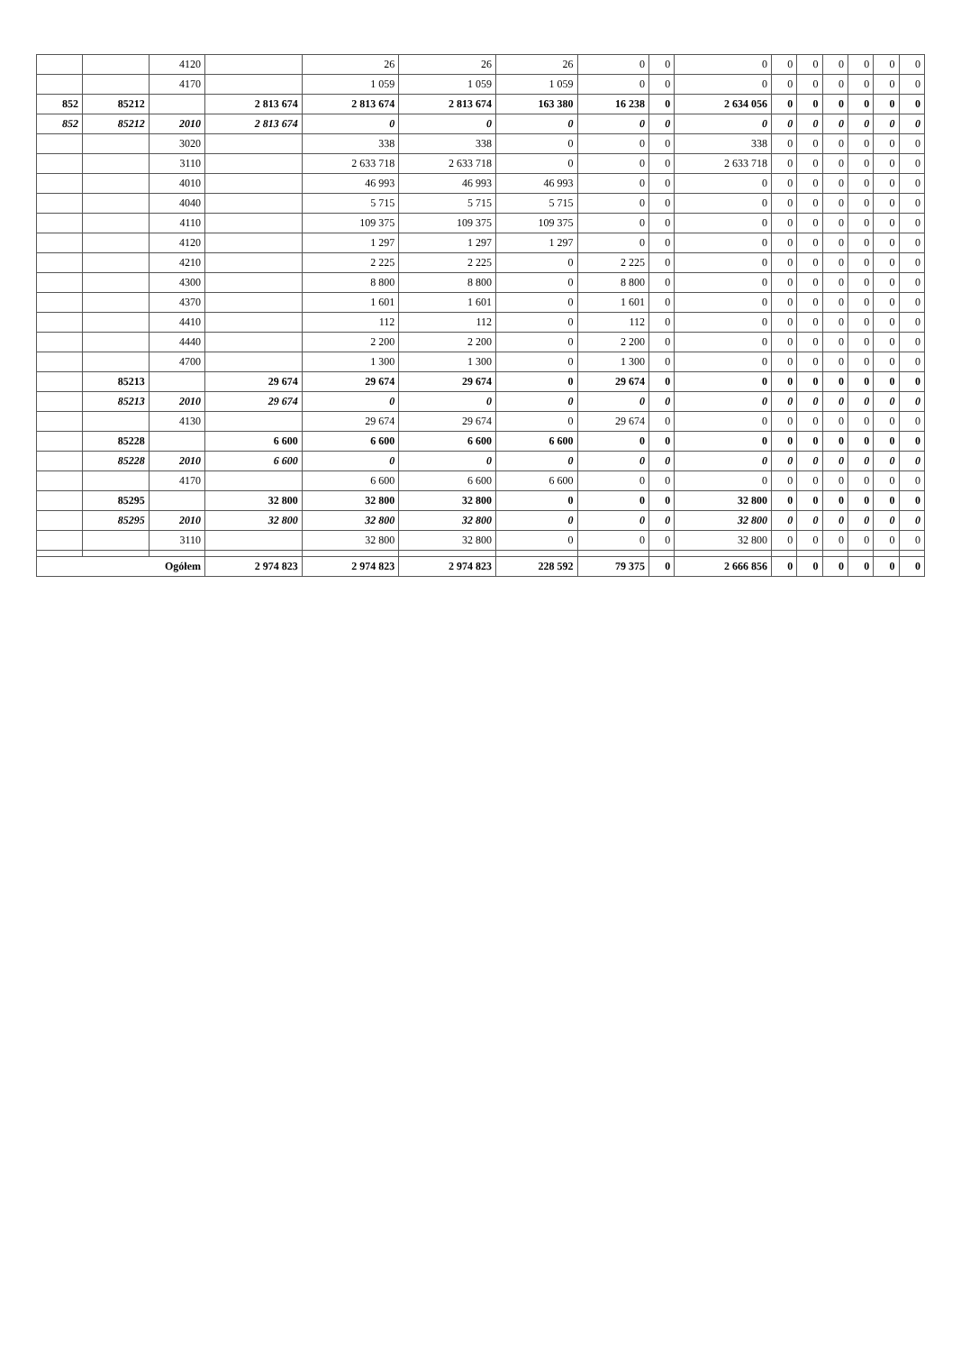| | | 4120 | | 26 | 26 | 26 | 0 | 0 | 0 | 0 | 0 | 0 | 0 | 0 | 0 |
| | | 4170 | | 1 059 | 1 059 | 1 059 | 0 | 0 | 0 | 0 | 0 | 0 | 0 | 0 | 0 |
| 852 | 85212 | | 2 813 674 | 2 813 674 | 2 813 674 | 163 380 | 16 238 | 0 | 2 634 056 | 0 | 0 | 0 | 0 | 0 | 0 |
| 852 | 85212 | 2010 | 2 813 674 | 0 | 0 | 0 | 0 | 0 | 0 | 0 | 0 | 0 | 0 | 0 | 0 |
| | | 3020 | | 338 | 338 | 0 | 0 | 0 | 338 | 0 | 0 | 0 | 0 | 0 | 0 |
| | | 3110 | | 2 633 718 | 2 633 718 | 0 | 0 | 0 | 2 633 718 | 0 | 0 | 0 | 0 | 0 | 0 |
| | | 4010 | | 46 993 | 46 993 | 46 993 | 0 | 0 | 0 | 0 | 0 | 0 | 0 | 0 | 0 |
| | | 4040 | | 5 715 | 5 715 | 5 715 | 0 | 0 | 0 | 0 | 0 | 0 | 0 | 0 | 0 |
| | | 4110 | | 109 375 | 109 375 | 109 375 | 0 | 0 | 0 | 0 | 0 | 0 | 0 | 0 | 0 |
| | | 4120 | | 1 297 | 1 297 | 1 297 | 0 | 0 | 0 | 0 | 0 | 0 | 0 | 0 | 0 |
| | | 4210 | | 2 225 | 2 225 | 0 | 2 225 | 0 | 0 | 0 | 0 | 0 | 0 | 0 | 0 |
| | | 4300 | | 8 800 | 8 800 | 0 | 8 800 | 0 | 0 | 0 | 0 | 0 | 0 | 0 | 0 |
| | | 4370 | | 1 601 | 1 601 | 0 | 1 601 | 0 | 0 | 0 | 0 | 0 | 0 | 0 | 0 |
| | | 4410 | | 112 | 112 | 0 | 112 | 0 | 0 | 0 | 0 | 0 | 0 | 0 | 0 |
| | | 4440 | | 2 200 | 2 200 | 0 | 2 200 | 0 | 0 | 0 | 0 | 0 | 0 | 0 | 0 |
| | | 4700 | | 1 300 | 1 300 | 0 | 1 300 | 0 | 0 | 0 | 0 | 0 | 0 | 0 | 0 |
| | 85213 | | 29 674 | 29 674 | 29 674 | 0 | 29 674 | 0 | 0 | 0 | 0 | 0 | 0 | 0 | 0 |
| | 85213 | 2010 | 29 674 | 0 | 0 | 0 | 0 | 0 | 0 | 0 | 0 | 0 | 0 | 0 | 0 |
| | | 4130 | | 29 674 | 29 674 | 0 | 29 674 | 0 | 0 | 0 | 0 | 0 | 0 | 0 | 0 |
| | 85228 | | 6 600 | 6 600 | 6 600 | 6 600 | 0 | 0 | 0 | 0 | 0 | 0 | 0 | 0 | 0 |
| | 85228 | 2010 | 6 600 | 0 | 0 | 0 | 0 | 0 | 0 | 0 | 0 | 0 | 0 | 0 | 0 |
| | | 4170 | | 6 600 | 6 600 | 6 600 | 0 | 0 | 0 | 0 | 0 | 0 | 0 | 0 | 0 |
| | 85295 | | 32 800 | 32 800 | 32 800 | 0 | 0 | 0 | 32 800 | 0 | 0 | 0 | 0 | 0 | 0 |
| | 85295 | 2010 | 32 800 | 32 800 | 32 800 | 0 | 0 | 0 | 32 800 | 0 | 0 | 0 | 0 | 0 | 0 |
| | | 3110 | | 32 800 | 32 800 | 0 | 0 | 0 | 32 800 | 0 | 0 | 0 | 0 | 0 | 0 |
| Ogółem | | | 2 974 823 | 2 974 823 | 2 974 823 | 228 592 | 79 375 | 0 | 2 666 856 | 0 | 0 | 0 | 0 | 0 | 0 |